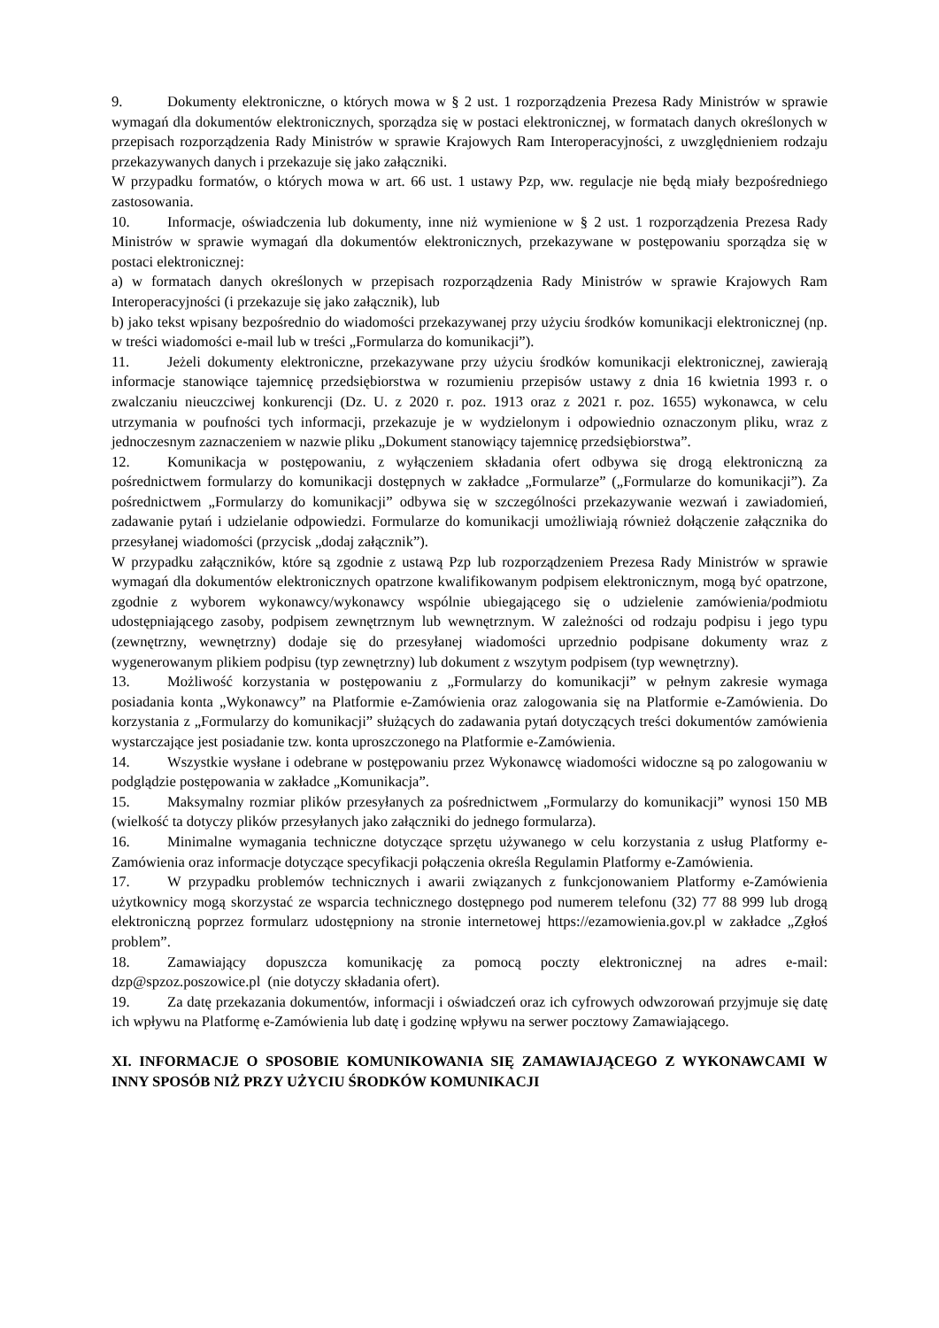9. Dokumenty elektroniczne, o których mowa w § 2 ust. 1 rozporządzenia Prezesa Rady Ministrów w sprawie wymagań dla dokumentów elektronicznych, sporządza się w postaci elektronicznej, w formatach danych określonych w przepisach rozporządzenia Rady Ministrów w sprawie Krajowych Ram Interoperacyjności, z uwzględnieniem rodzaju przekazywanych danych i przekazuje się jako załączniki.
W przypadku formatów, o których mowa w art. 66 ust. 1 ustawy Pzp, ww. regulacje nie będą miały bezpośredniego zastosowania.
10. Informacje, oświadczenia lub dokumenty, inne niż wymienione w § 2 ust. 1 rozporządzenia Prezesa Rady Ministrów w sprawie wymagań dla dokumentów elektronicznych, przekazywane w postępowaniu sporządza się w postaci elektronicznej:
a) w formatach danych określonych w przepisach rozporządzenia Rady Ministrów w sprawie Krajowych Ram Interoperacyjności (i przekazuje się jako załącznik), lub
b) jako tekst wpisany bezpośrednio do wiadomości przekazywanej przy użyciu środków komunikacji elektronicznej (np. w treści wiadomości e-mail lub w treści „Formularza do komunikacji”).
11. Jeżeli dokumenty elektroniczne, przekazywane przy użyciu środków komunikacji elektronicznej, zawierają informacje stanowiące tajemnicę przedsiębiorstwa w rozumieniu przepisów ustawy z dnia 16 kwietnia 1993 r. o zwalczaniu nieuczciwej konkurencji (Dz. U. z 2020 r. poz. 1913 oraz z 2021 r. poz. 1655) wykonawca, w celu utrzymania w poufności tych informacji, przekazuje je w wydzielonym i odpowiednio oznaczonym pliku, wraz z jednoczesnym zaznaczeniem w nazwie pliku „Dokument stanowiący tajemnicę przedsiębiorstwa”.
12. Komunikacja w postępowaniu, z wyłączeniem składania ofert odbywa się drogą elektroniczną za pośrednictwem formularzy do komunikacji dostępnych w zakładce „Formularze” („Formularze do komunikacji”). Za pośrednictwem „Formularzy do komunikacji” odbywa się w szczególności przekazywanie wezwań i zawiadomień, zadawanie pytań i udzielanie odpowiedzi. Formularze do komunikacji umożliwiają również dołączenie załącznika do przesyłanej wiadomości (przycisk „dodaj załącznik”).
W przypadku załączników, które są zgodnie z ustawą Pzp lub rozporządzeniem Prezesa Rady Ministrów w sprawie wymagań dla dokumentów elektronicznych opatrzone kwalifikowanym podpisem elektronicznym, mogą być opatrzone, zgodnie z wyborem wykonawcy/wykonawcy wspólnie ubiegającego się o udzielenie zamówienia/podmiotu udostępniającego zasoby, podpisem zewnętrznym lub wewnętrznym. W zależności od rodzaju podpisu i jego typu (zewnętrzny, wewnętrzny) dodaje się do przesyłanej wiadomości uprzednio podpisane dokumenty wraz z wygenerowanym plikiem podpisu (typ zewnętrzny) lub dokument z wszytym podpisem (typ wewnętrzny).
13. Możliwość korzystania w postępowaniu z „Formularzy do komunikacji” w pełnym zakresie wymaga posiadania konta „Wykonawcy” na Platformie e-Zamówienia oraz zalogowania się na Platformie e-Zamówienia. Do korzystania z „Formularzy do komunikacji” służących do zadawania pytań dotyczących treści dokumentów zamówienia wystarczające jest posiadanie tzw. konta uproszczonego na Platformie e-Zamówienia.
14. Wszystkie wysłane i odebrane w postępowaniu przez Wykonawcę wiadomości widoczne są po zalogowaniu w podglądzie postępowania w zakładce „Komunikacja”.
15. Maksymalny rozmiar plików przesyłanych za pośrednictwem „Formularzy do komunikacji” wynosi 150 MB (wielkość ta dotyczy plików przesyłanych jako załączniki do jednego formularza).
16. Minimalne wymagania techniczne dotyczące sprzętu używanego w celu korzystania z usług Platformy e-Zamówienia oraz informacje dotyczące specyfikacji połączenia określa Regulamin Platformy e-Zamówienia.
17. W przypadku problemów technicznych i awarii związanych z funkcjonowaniem Platformy e-Zamówienia użytkownicy mogą skorzystać ze wsparcia technicznego dostępnego pod numerem telefonu (32) 77 88 999 lub drogą elektroniczną poprzez formularz udostępniony na stronie internetowej https://ezamowienia.gov.pl w zakładce „Zgłoś problem”.
18. Zamawiający dopuszcza komunikację za pomocą poczty elektronicznej na adres e-mail: dzp@spzoz.poszowice.pl (nie dotyczy składania ofert).
19. Za datę przekazania dokumentów, informacji i oświadczeń oraz ich cyfrowych odwzorowań przyjmuje się datę ich wpływu na Platformę e-Zamówienia lub datę i godzinę wpływu na serwer pocztowy Zamawiającego.
XI. INFORMACJE O SPOSOBIE KOMUNIKOWANIA SIĘ ZAMAWIAJĄCEGO Z WYKONAWCAMI W INNY SPOSÓB NIŻ PRZY UŻYCIU ŚRODKÓW KOMUNIKACJI